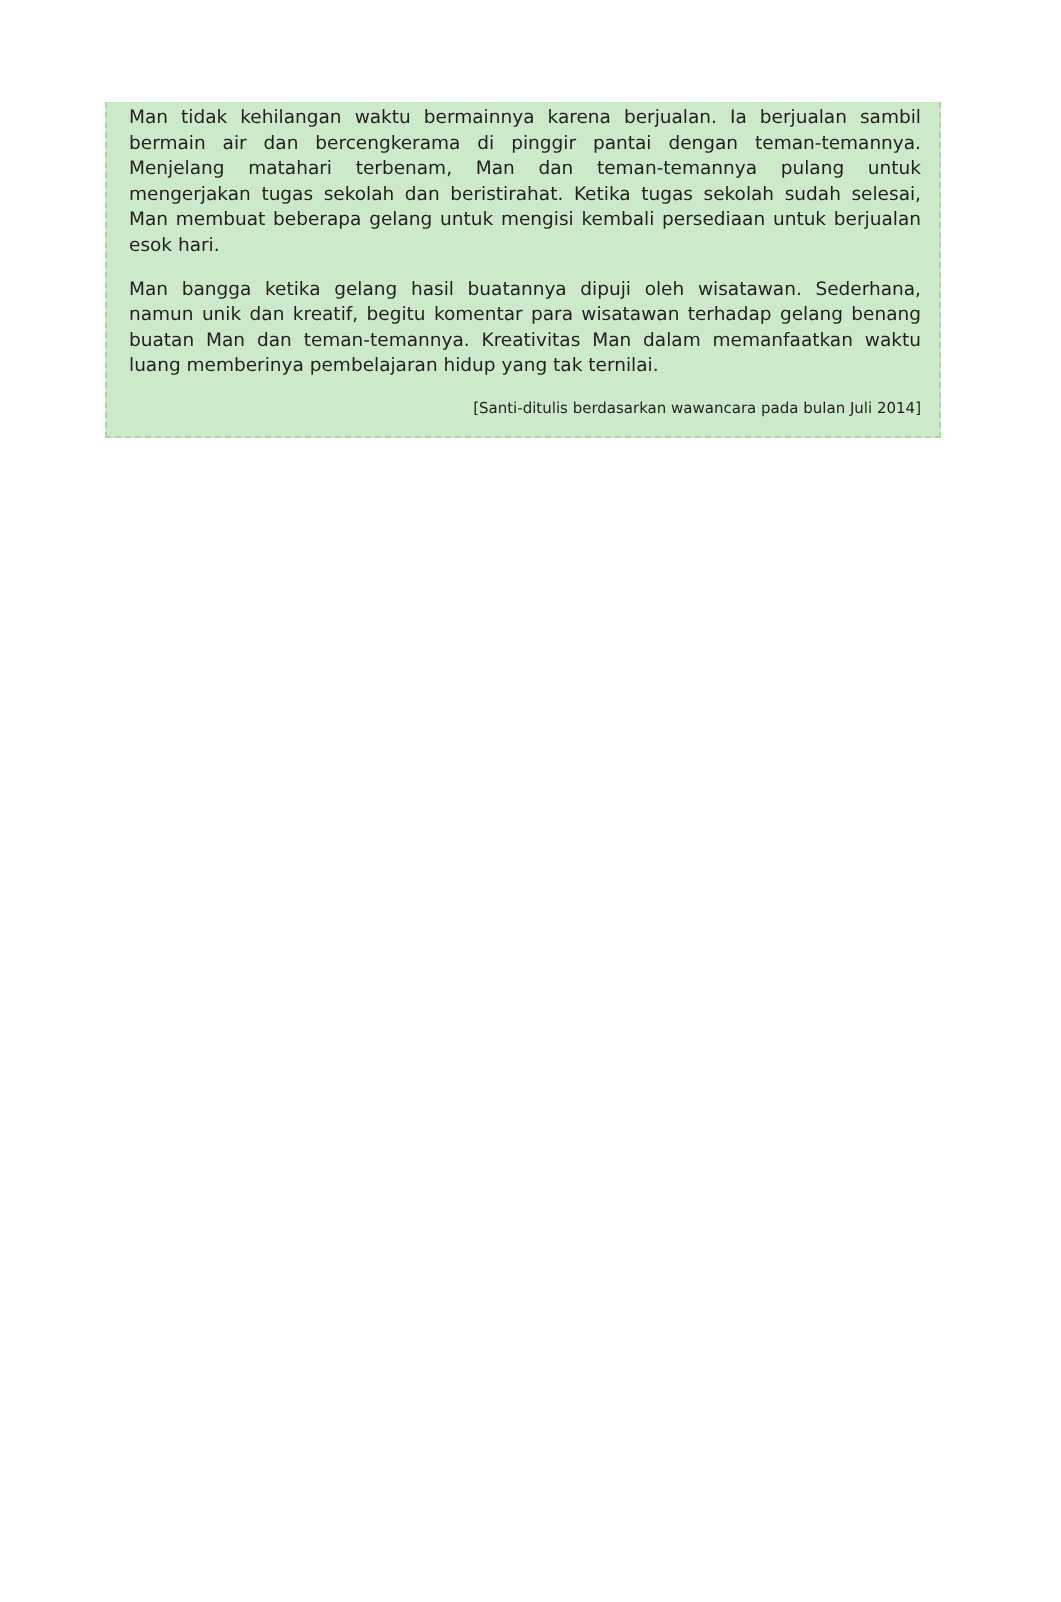Man tidak kehilangan waktu bermainnya karena berjualan. Ia berjualan sambil bermain air dan bercengkerama di pinggir pantai dengan teman-temannya. Menjelang matahari terbenam, Man dan teman-temannya pulang untuk mengerjakan tugas sekolah dan beristirahat. Ketika tugas sekolah sudah selesai, Man membuat beberapa gelang untuk mengisi kembali persediaan untuk berjualan esok hari.
Man bangga ketika gelang hasil buatannya dipuji oleh wisatawan. Sederhana, namun unik dan kreatif, begitu komentar para wisatawan terhadap gelang benang buatan Man dan teman-temannya. Kreativitas Man dalam memanfaatkan waktu luang memberinya pembelajaran hidup yang tak ternilai.
[Santi-ditulis berdasarkan wawancara pada bulan Juli 2014]